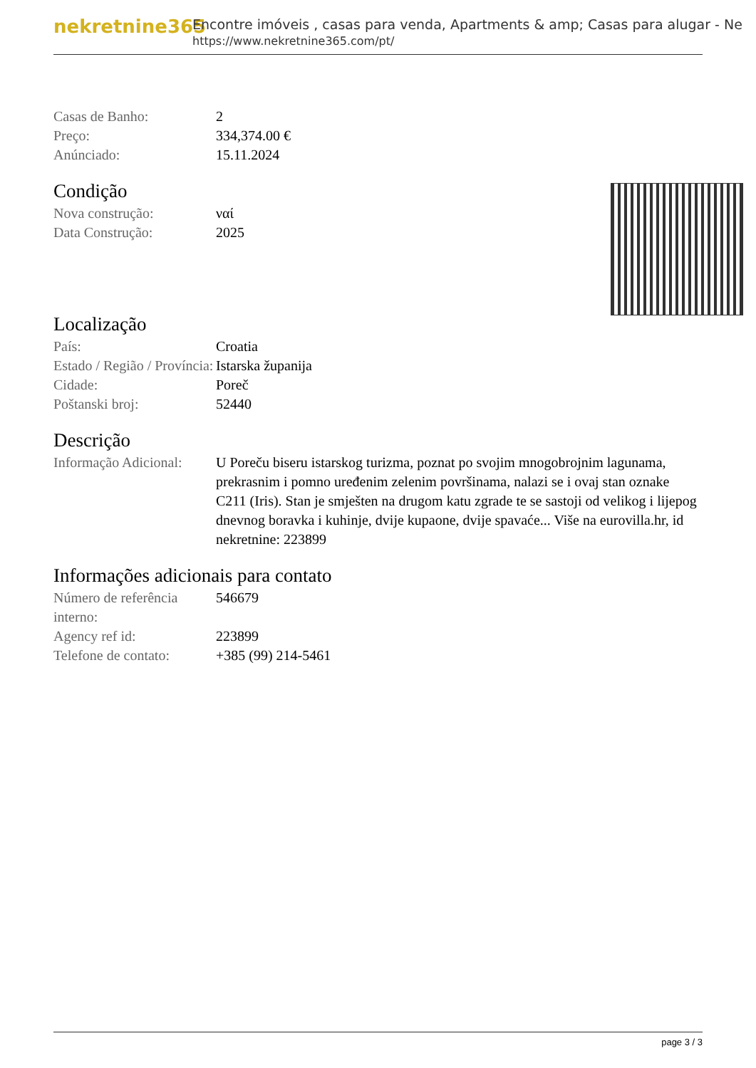nekretnine365
Encontre imóveis , casas para venda, Apartments & amp; Casas para alugar - Ne
https://www.nekretnine365.com/pt/
| Casas de Banho: | 2 |
| Preço: | 334,374.00 € |
| Anúnciado: | 15.11.2024 |
Condição
| Nova construção: | ναί |
| Data Construção: | 2025 |
Localização
| País: | Croatia |
| Estado / Região / Província: | Istarska županija |
| Cidade: | Poreč |
| Poštanski broj: | 52440 |
Descrição
| Informação Adicional: | U Poreču biseru istarskog turizma, poznat po svojim mnogobrojnim lagunama, prekrasnim i pomno uređenim zelenim površinama, nalazi se i ovaj stan oznake C211 (Iris). Stan je smješten na drugom katu zgrade te se sastoji od velikog i lijepog dnevnog boravka i kuhinje, dvije kupaone, dvije spavaće... Više na eurovilla.hr, id nekretnine: 223899 |
Informações adicionais para contato
| Número de referência interno: | 546679 |
| Agency ref id: | 223899 |
| Telefone de contato: | +385 (99) 214-5461 |
page 3 / 3